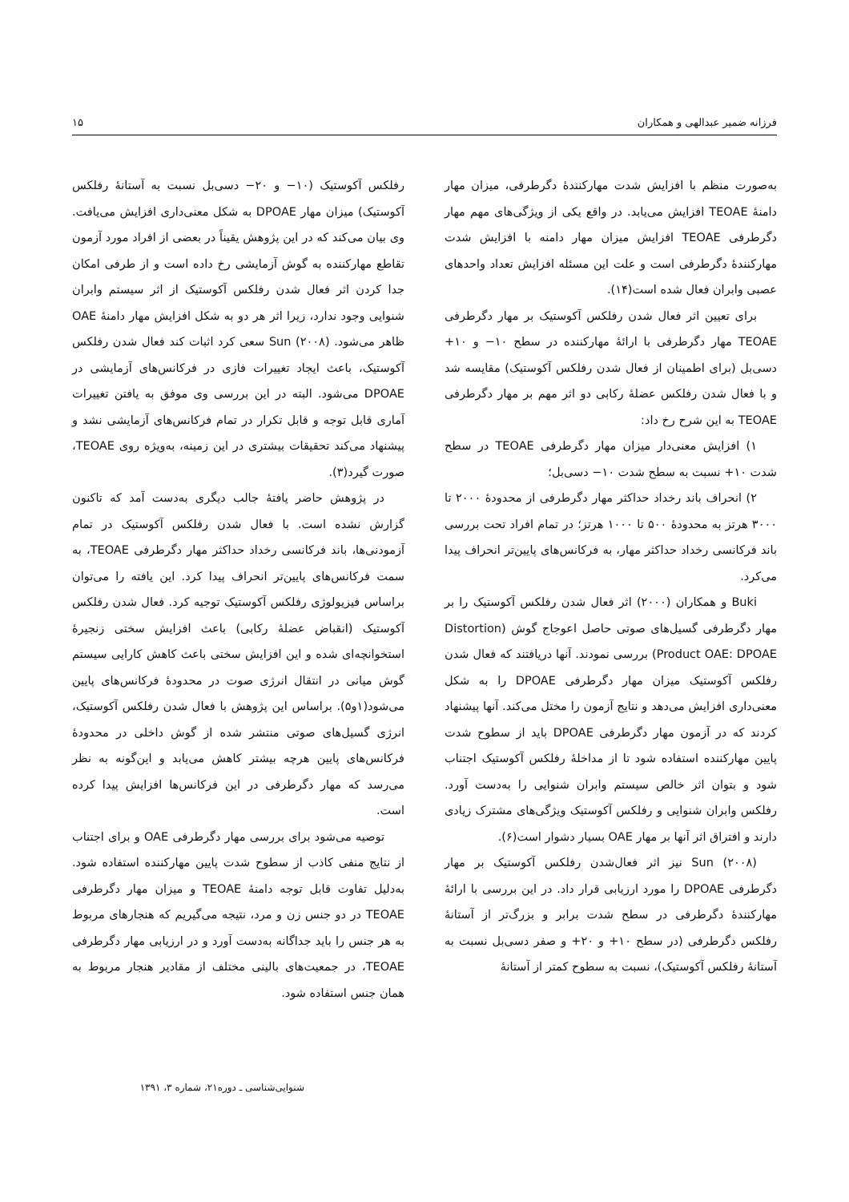فرزانه ضمیر عبدالهی و همکاران ۱۵
به‌صورت منظم با افزایش شدت مهارکنندهٔ دگرطرفی، میزان مهار دامنهٔ TEOAE افزایش می‌یابد. در واقع یکی از ویژگی‌های مهم مهار دگرطرفی TEOAE افزایش میزان مهار دامنه با افزایش شدت مهارکنندهٔ دگرطرفی است و علت این مسئله افزایش تعداد واحدهای عصبی وابران فعال شده است(۱۴).
برای تعیین اثر فعال شدن رفلکس آکوستیک بر مهار دگرطرفی TEOAE مهار دگرطرفی با ارائهٔ مهارکننده در سطح ۱۰− و ۱۰+ دسی‌بل (برای اطمینان از فعال شدن رفلکس آکوستیک) مقایسه شد و با فعال شدن رفلکس عضلهٔ رکابی دو اثر مهم بر مهار دگرطرفی TEOAE به این شرح رخ داد:
۱) افزایش معنی‌دار میزان مهار دگرطرفی TEOAE در سطح شدت ۱۰+ نسبت به سطح شدت ۱۰− دسی‌بل؛
۲) انحراف باند رخداد حداکثر مهار دگرطرفی از محدودهٔ ۲۰۰۰ تا ۳۰۰۰ هرتز به محدودهٔ ۵۰۰ تا ۱۰۰۰ هرتز؛ در تمام افراد تحت بررسی باند فرکانسی رخداد حداکثر مهار، به فرکانس‌های پایین‌تر انحراف پیدا می‌کرد.
Buki و همکاران (۲۰۰۰) اثر فعال شدن رفلکس آکوستیک را بر مهار دگرطرفی گسیل‌های صوتی حاصل اعوجاج گوش (Distortion Product OAE: DPOAE) بررسی نمودند. آنها دریافتند که فعال شدن رفلکس آکوستیک میزان مهار دگرطرفی DPOAE را به شکل معنی‌داری افزایش می‌دهد و نتایج آزمون را مختل می‌کند. آنها پیشنهاد کردند که در آزمون مهار دگرطرفی DPOAE باید از سطوح شدت پایین مهارکننده استفاده شود تا از مداخلهٔ رفلکس آکوستیک اجتناب شود و بتوان اثر خالص سیستم وابران شنوایی را به‌دست آورد. رفلکس وابران شنوایی و رفلکس آکوستیک ویژگی‌های مشترک زیادی دارند و افتراق اثر آنها بر مهار OAE بسیار دشوار است(۶).
Sun (۲۰۰۸) نیز اثر فعال‌شدن رفلکس آکوستیک بر مهار دگرطرفی DPOAE را مورد ارزیابی قرار داد. در این بررسی با ارائهٔ مهارکنندهٔ دگرطرفی در سطح شدت برابر و بزرگ‌تر از آستانهٔ رفلکس دگرطرفی (در سطح ۱۰+ و ۲۰+ و صفر دسی‌بل نسبت به آستانهٔ رفلکس آکوستیک)، نسبت به سطوح کمتر از آستانهٔ
رفلکس آکوستیک (۱۰− و ۲۰− دسی‌بل نسبت به آستانهٔ رفلکس آکوستیک) میزان مهار DPOAE به شکل معنی‌داری افزایش می‌یافت. وی بیان می‌کند که در این پژوهش یقیناً در بعضی از افراد مورد آزمون تقاطع مهارکننده به گوش آزمایشی رخ داده است و از طرفی امکان جدا کردن اثر فعال شدن رفلکس آکوستیک از اثر سیستم وابران شنوایی وجود ندارد، زیرا اثر هر دو به شکل افزایش مهار دامنهٔ OAE ظاهر می‌شود. Sun (۲۰۰۸) سعی کرد اثبات کند فعال شدن رفلکس آکوستیک، باعث ایجاد تغییرات فازی در فرکانس‌های آزمایشی در DPOAE می‌شود. البته در این بررسی وی موفق به یافتن تغییرات آماری قابل توجه و قابل تکرار در تمام فرکانس‌های آزمایشی نشد و پیشنهاد می‌کند تحقیقات بیشتری در این زمینه، به‌ویژه روی TEOAE، صورت گیرد(۳).
در پژوهش حاضر یافتهٔ جالب دیگری به‌دست آمد که تاکنون گزارش نشده است. با فعال شدن رفلکس آکوستیک در تمام آزمودنی‌ها، باند فرکانسی رخداد حداکثر مهار دگرطرفی TEOAE، به سمت فرکانس‌های پایین‌تر انحراف پیدا کرد. این یافته را می‌توان براساس فیزیولوژی رفلکس آکوستیک توجیه کرد. فعال شدن رفلکس آکوستیک (انقباض عضلهٔ رکابی) باعث افزایش سختی زنجیرهٔ استخوانچه‌ای شده و این افزایش سختی باعث کاهش کارایی سیستم گوش میانی در انتقال انرژی صوت در محدودهٔ فرکانس‌های پایین می‌شود(۱و۵). براساس این پژوهش با فعال شدن رفلکس آکوستیک، انرژی گسیل‌های صوتی منتشر شده از گوش داخلی در محدودهٔ فرکانس‌های پایین هرچه بیشتر کاهش می‌یابد و این‌گونه به نظر می‌رسد که مهار دگرطرفی در این فرکانس‌ها افزایش پیدا کرده است.
توصیه می‌شود برای بررسی مهار دگرطرفی OAE و برای اجتناب از نتایج منفی کاذب از سطوح شدت پایین مهارکننده استفاده شود. به‌دلیل تفاوت قابل توجه دامنهٔ TEOAE و میزان مهار دگرطرفی TEOAE در دو جنس زن و مرد، نتیجه می‌گیریم که هنجارهای مربوط به هر جنس را باید جداگانه به‌دست آورد و در ارزیابی مهار دگرطرفی TEOAE، در جمعیت‌های بالینی مختلف از مقادیر هنجار مربوط به همان جنس استفاده شود.
شنوایی‌شناسی ـ دوره۲۱، شماره ۳، ۱۳۹۱